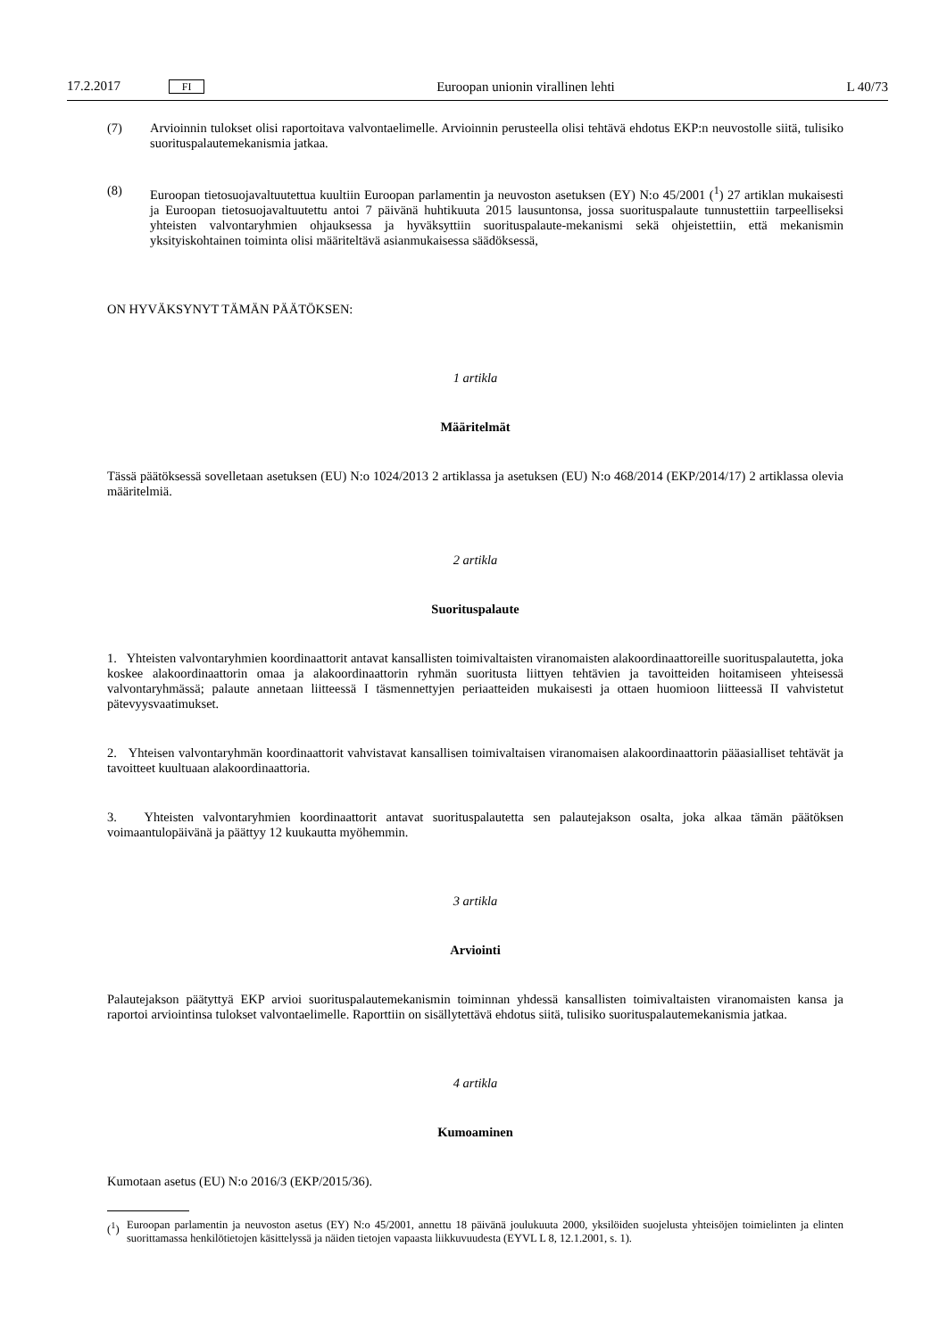17.2.2017 FI Euroopan unionin virallinen lehti L 40/73
(7) Arvioinnin tulokset olisi raportoitava valvontaelimelle. Arvioinnin perusteella olisi tehtävä ehdotus EKP:n neuvostolle siitä, tulisiko suorituspalautemekanismia jatkaa.
(8) Euroopan tietosuojavaltuutettua kuultiin Euroopan parlamentin ja neuvoston asetuksen (EY) N:o 45/2001 (<sup>1</sup>) 27 artiklan mukaisesti ja Euroopan tietosuojavaltuutettu antoi 7 päivänä huhtikuuta 2015 lausuntonsa, jossa suorituspalaute tunnustettiin tarpeelliseksi yhteisten valvontaryhmien ohjauksessa ja hyväksyttiin suorituspalaute-mekanismi sekä ohjeistettiin, että mekanismin yksityiskohtainen toiminta olisi määriteltävä asianmukaisessa säädöksessä,
ON HYVÄKSYNYT TÄMÄN PÄÄTÖKSEN:
1 artikla
Määritelmät
Tässä päätöksessä sovelletaan asetuksen (EU) N:o 1024/2013 2 artiklassa ja asetuksen (EU) N:o 468/2014 (EKP/2014/17) 2 artiklassa olevia määritelmiä.
2 artikla
Suorituspalaute
1. Yhteisten valvontaryhmien koordinaattorit antavat kansallisten toimivaltaisten viranomaisten alakoordinaattoreille suorituspalautetta, joka koskee alakoordinaattorin omaa ja alakoordinaattorin ryhmän suoritusta liittyen tehtävien ja tavoitteiden hoitamiseen yhteisessä valvontaryhmässä; palaute annetaan liitteessä I täsmennettyjen periaatteiden mukaisesti ja ottaen huomioon liitteessä II vahvistetut pätevyysvaatimukset.
2. Yhteisen valvontaryhmän koordinaattorit vahvistavat kansallisen toimivaltaisen viranomaisen alakoordinaattorin pääasialliset tehtävät ja tavoitteet kuultuaan alakoordinaattoria.
3. Yhteisten valvontaryhmien koordinaattorit antavat suorituspalautetta sen palautejakson osalta, joka alkaa tämän päätöksen voimaantulopäivänä ja päättyy 12 kuukautta myöhemmin.
3 artikla
Arviointi
Palautejakson päätyttyä EKP arvioi suorituspalautemekanismin toiminnan yhdessä kansallisten toimivaltaisten viranomaisten kansa ja raportoi arviointinsa tulokset valvontaelimelle. Raporttiin on sisällytettävä ehdotus siitä, tulisiko suorituspalautemekanismia jatkaa.
4 artikla
Kumoaminen
Kumotaan asetus (EU) N:o 2016/3 (EKP/2015/36).
(<sup>1</sup>) Euroopan parlamentin ja neuvoston asetus (EY) N:o 45/2001, annettu 18 päivänä joulukuuta 2000, yksilöiden suojelusta yhteisöjen toimielinten ja elinten suorittamassa henkilötietojen käsittelyssä ja näiden tietojen vapaasta liikkuvuudesta (EYVL L 8, 12.1.2001, s. 1).